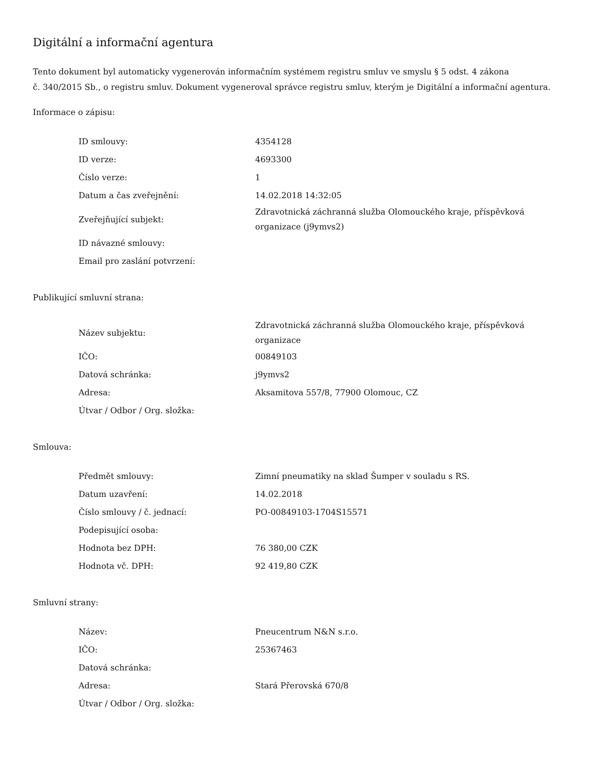Digitální a informační agentura
Tento dokument byl automaticky vygenerován informačním systémem registru smluv ve smyslu § 5 odst. 4 zákona
č. 340/2015 Sb., o registru smluv. Dokument vygeneroval správce registru smluv, kterým je Digitální a informační agentura.
Informace o zápisu:
| ID smlouvy: | 4354128 |
| ID verze: | 4693300 |
| Číslo verze: | 1 |
| Datum a čas zveřejnění: | 14.02.2018 14:32:05 |
| Zveřejňující subjekt: | Zdravotnická záchranná služba Olomouckého kraje, příspěvková organizace (j9ymvs2) |
| ID návazné smlouvy: | |
| Email pro zaslání potvrzení: | |
Publikující smluvní strana:
| Název subjektu: | Zdravotnická záchranná služba Olomouckého kraje, příspěvková organizace |
| IČO: | 00849103 |
| Datová schránka: | j9ymvs2 |
| Adresa: | Aksamitova 557/8, 77900 Olomouc, CZ |
| Útvar / Odbor / Org. složka: | |
Smlouva:
| Předmět smlouvy: | Zimní pneumatiky na sklad Šumper v souladu s RS. |
| Datum uzavření: | 14.02.2018 |
| Číslo smlouvy / č. jednací: | PO-00849103-1704S15571 |
| Podepisující osoba: | |
| Hodnota bez DPH: | 76 380,00 CZK |
| Hodnota vč. DPH: | 92 419,80 CZK |
Smluvní strany:
| Název: | Pneucentrum N&N s.r.o. |
| IČO: | 25367463 |
| Datová schránka: | |
| Adresa: | Stará Přerovská 670/8 |
| Útvar / Odbor / Org. složka: | |